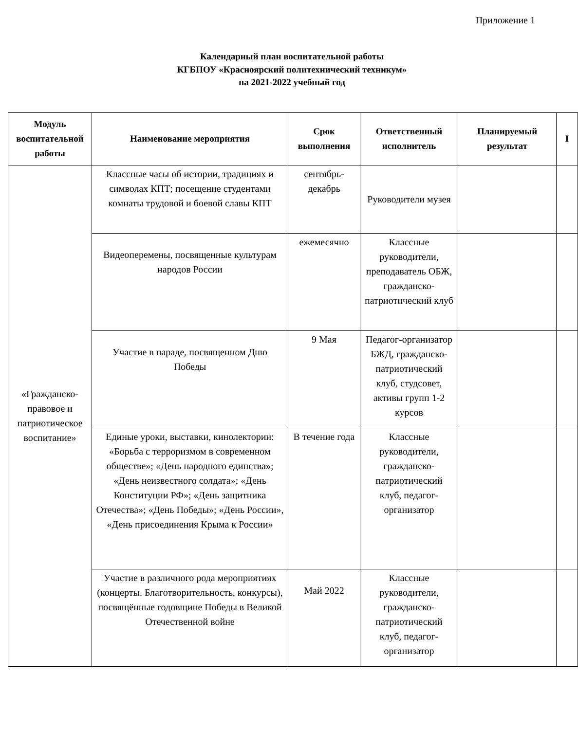Приложение 1
Календарный план воспитательной работы
КГБПОУ «Красноярский политехнический техникум»
на 2021-2022 учебный год
| Модуль воспитательной работы | Наименование мероприятия | Срок выполнения | Ответственный исполнитель | Планируемый результат | I |
| --- | --- | --- | --- | --- | --- |
| «Гражданско-правовое и патриотическое воспитание» | Классные часы об истории, традициях и символах КПТ; посещение студентами комнаты трудовой и боевой славы КПТ | сентябрь-декабрь | Руководители музея | | |
| | Видеоперемены, посвященные культурам народов России | ежемесячно | Классные руководители, преподаватель ОБЖ, гражданско-патриотический клуб | | |
| | Участие в параде, посвященном Дню Победы | 9 Мая | Педагог-организатор БЖД, гражданско-патриотический клуб, студсовет, активы групп 1-2 курсов | | |
| | Единые уроки, выставки, кинолектории: «Борьба с терроризмом в современном обществе»; «День народного единства»; «День неизвестного солдата»; «День Конституции РФ»; «День защитника Отечества»; «День Победы»; «День России», «День присоединения Крыма к России» | В течение года | Классные руководители, гражданско-патриотический клуб, педагог-организатор | | |
| | Участие в различного рода мероприятиях (концерты. Благотворительность, конкурсы), посвящённые годовщине Победы в Великой Отечественной войне | Май 2022 | Классные руководители, гражданско-патриотический клуб, педагог-организатор | | |